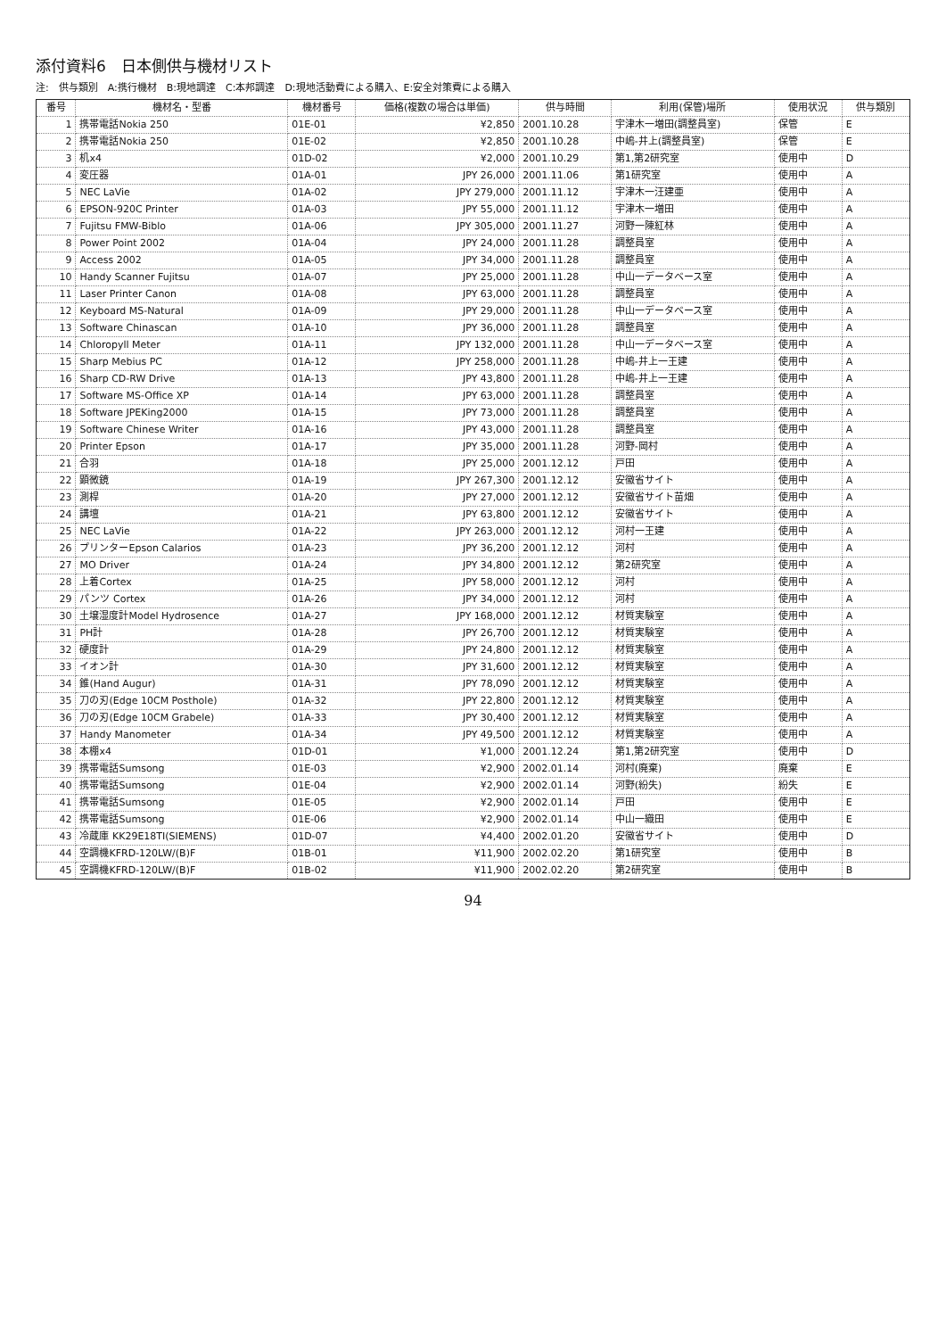添付資料6　日本側供与機材リスト
注:　供与類別　A:携行機材　B:現地調達　C:本邦調達　D:現地活動費による購入、E:安全対策費による購入
| 番号 | 機材名・型番 | 機材番号 | 価格(複数の場合は単価) | 供与時間 | 利用(保管)場所 | 使用状況 | 供与類別 |
| --- | --- | --- | --- | --- | --- | --- | --- |
| 1 | 携帯電話Nokia 250 | 01E-01 | ¥2,850 | 2001.10.28 | 宇津木一増田(調整員室) | 保管 | E |
| 2 | 携帯電話Nokia 250 | 01E-02 | ¥2,850 | 2001.10.28 | 中嶋-井上(調整員室) | 保管 | E |
| 3 | 机x4 | 01D-02 | ¥2,000 | 2001.10.29 | 第1,第2研究室 | 使用中 | D |
| 4 | 変圧器 | 01A-01 | JPY 26,000 | 2001.11.06 | 第1研究室 | 使用中 | A |
| 5 | NEC LaVie | 01A-02 | JPY 279,000 | 2001.11.12 | 宇津木一汪建亜 | 使用中 | A |
| 6 | EPSON-920C Printer | 01A-03 | JPY 55,000 | 2001.11.12 | 宇津木一増田 | 使用中 | A |
| 7 | Fujitsu FMW-Biblo | 01A-06 | JPY 305,000 | 2001.11.27 | 河野一陳紅林 | 使用中 | A |
| 8 | Power Point 2002 | 01A-04 | JPY 24,000 | 2001.11.28 | 調整員室 | 使用中 | A |
| 9 | Access 2002 | 01A-05 | JPY 34,000 | 2001.11.28 | 調整員室 | 使用中 | A |
| 10 | Handy Scanner Fujitsu | 01A-07 | JPY 25,000 | 2001.11.28 | 中山一データベース室 | 使用中 | A |
| 11 | Laser Printer Canon | 01A-08 | JPY 63,000 | 2001.11.28 | 調整員室 | 使用中 | A |
| 12 | Keyboard MS-Natural | 01A-09 | JPY 29,000 | 2001.11.28 | 中山一データベース室 | 使用中 | A |
| 13 | Software Chinascan | 01A-10 | JPY 36,000 | 2001.11.28 | 調整員室 | 使用中 | A |
| 14 | Chloropyll Meter | 01A-11 | JPY 132,000 | 2001.11.28 | 中山一データベース室 | 使用中 | A |
| 15 | Sharp Mebius PC | 01A-12 | JPY 258,000 | 2001.11.28 | 中嶋-井上一王建 | 使用中 | A |
| 16 | Sharp CD-RW Drive | 01A-13 | JPY 43,800 | 2001.11.28 | 中嶋-井上一王建 | 使用中 | A |
| 17 | Software MS-Office XP | 01A-14 | JPY 63,000 | 2001.11.28 | 調整員室 | 使用中 | A |
| 18 | Software JPEKing2000 | 01A-15 | JPY 73,000 | 2001.11.28 | 調整員室 | 使用中 | A |
| 19 | Software Chinese Writer | 01A-16 | JPY 43,000 | 2001.11.28 | 調整員室 | 使用中 | A |
| 20 | Printer Epson | 01A-17 | JPY 35,000 | 2001.11.28 | 河野-岡村 | 使用中 | A |
| 21 | 合羽 | 01A-18 | JPY 25,000 | 2001.12.12 | 戸田 | 使用中 | A |
| 22 | 顕微鏡 | 01A-19 | JPY 267,300 | 2001.12.12 | 安徽省サイト | 使用中 | A |
| 23 | 測桿 | 01A-20 | JPY 27,000 | 2001.12.12 | 安徽省サイト苗畑 | 使用中 | A |
| 24 | 講壇 | 01A-21 | JPY 63,800 | 2001.12.12 | 安徽省サイト | 使用中 | A |
| 25 | NEC LaVie | 01A-22 | JPY 263,000 | 2001.12.12 | 河村一王建 | 使用中 | A |
| 26 | プリンターEpson Calarios | 01A-23 | JPY 36,200 | 2001.12.12 | 河村 | 使用中 | A |
| 27 | MO Driver | 01A-24 | JPY 34,800 | 2001.12.12 | 第2研究室 | 使用中 | A |
| 28 | 上着Cortex | 01A-25 | JPY 58,000 | 2001.12.12 | 河村 | 使用中 | A |
| 29 | パンツ Cortex | 01A-26 | JPY 34,000 | 2001.12.12 | 河村 | 使用中 | A |
| 30 | 土壌湿度計Model Hydrosence | 01A-27 | JPY 168,000 | 2001.12.12 | 材質実験室 | 使用中 | A |
| 31 | PH計 | 01A-28 | JPY 26,700 | 2001.12.12 | 材質実験室 | 使用中 | A |
| 32 | 硬度計 | 01A-29 | JPY 24,800 | 2001.12.12 | 材質実験室 | 使用中 | A |
| 33 | イオン計 | 01A-30 | JPY 31,600 | 2001.12.12 | 材質実験室 | 使用中 | A |
| 34 | 錐(Hand Augur) | 01A-31 | JPY 78,090 | 2001.12.12 | 材質実験室 | 使用中 | A |
| 35 | 刀の刃(Edge 10CM Posthole) | 01A-32 | JPY 22,800 | 2001.12.12 | 材質実験室 | 使用中 | A |
| 36 | 刀の刃(Edge 10CM Grabele) | 01A-33 | JPY 30,400 | 2001.12.12 | 材質実験室 | 使用中 | A |
| 37 | Handy Manometer | 01A-34 | JPY 49,500 | 2001.12.12 | 材質実験室 | 使用中 | A |
| 38 | 本棚x4 | 01D-01 | ¥1,000 | 2001.12.24 | 第1,第2研究室 | 使用中 | D |
| 39 | 携帯電話Sumsong | 01E-03 | ¥2,900 | 2002.01.14 | 河村(廃棄) | 廃棄 | E |
| 40 | 携帯電話Sumsong | 01E-04 | ¥2,900 | 2002.01.14 | 河野(紛失) | 紛失 | E |
| 41 | 携帯電話Sumsong | 01E-05 | ¥2,900 | 2002.01.14 | 戸田 | 使用中 | E |
| 42 | 携帯電話Sumsong | 01E-06 | ¥2,900 | 2002.01.14 | 中山一織田 | 使用中 | E |
| 43 | 冷蔵庫 KK29E18TI(SIEMENS) | 01D-07 | ¥4,400 | 2002.01.20 | 安徽省サイト | 使用中 | D |
| 44 | 空調機KFRD-120LW/(B)F | 01B-01 | ¥11,900 | 2002.02.20 | 第1研究室 | 使用中 | B |
| 45 | 空調機KFRD-120LW/(B)F | 01B-02 | ¥11,900 | 2002.02.20 | 第2研究室 | 使用中 | B |
94